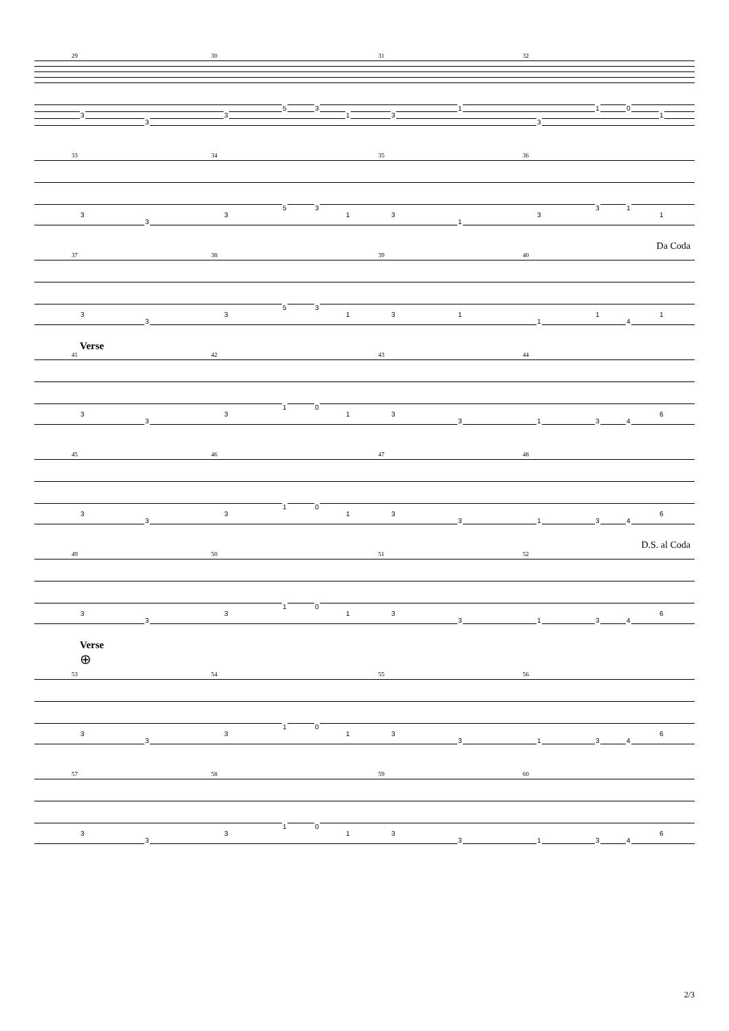29 30 31 32
3
3
3
5 3
1 3
1
3
1 0
1
33 34 35 36
3
3
3
5 3
1 3
1
3
3 1
1
Da Coda
37 38 39 40
3
3
3
5 3
1 3 1
1
1
4
1
Verse
41 42 43 44
3
3
3
1 0
1 3
3 1 3 4
6
45 46 47 48
3
3
3
1 0
1 3
3 1 3 4
6
D.S. al Coda
49 50 51 52
3
3
3
1 0
1 3
3 1 3 4
6
Verse
⊕
53 54 55 56
3
3
3
1 0
1 3
3 1 3 4
6
57 58 59 60
3
3
3
1 0
1 3
3 1 3 4
6
2/3